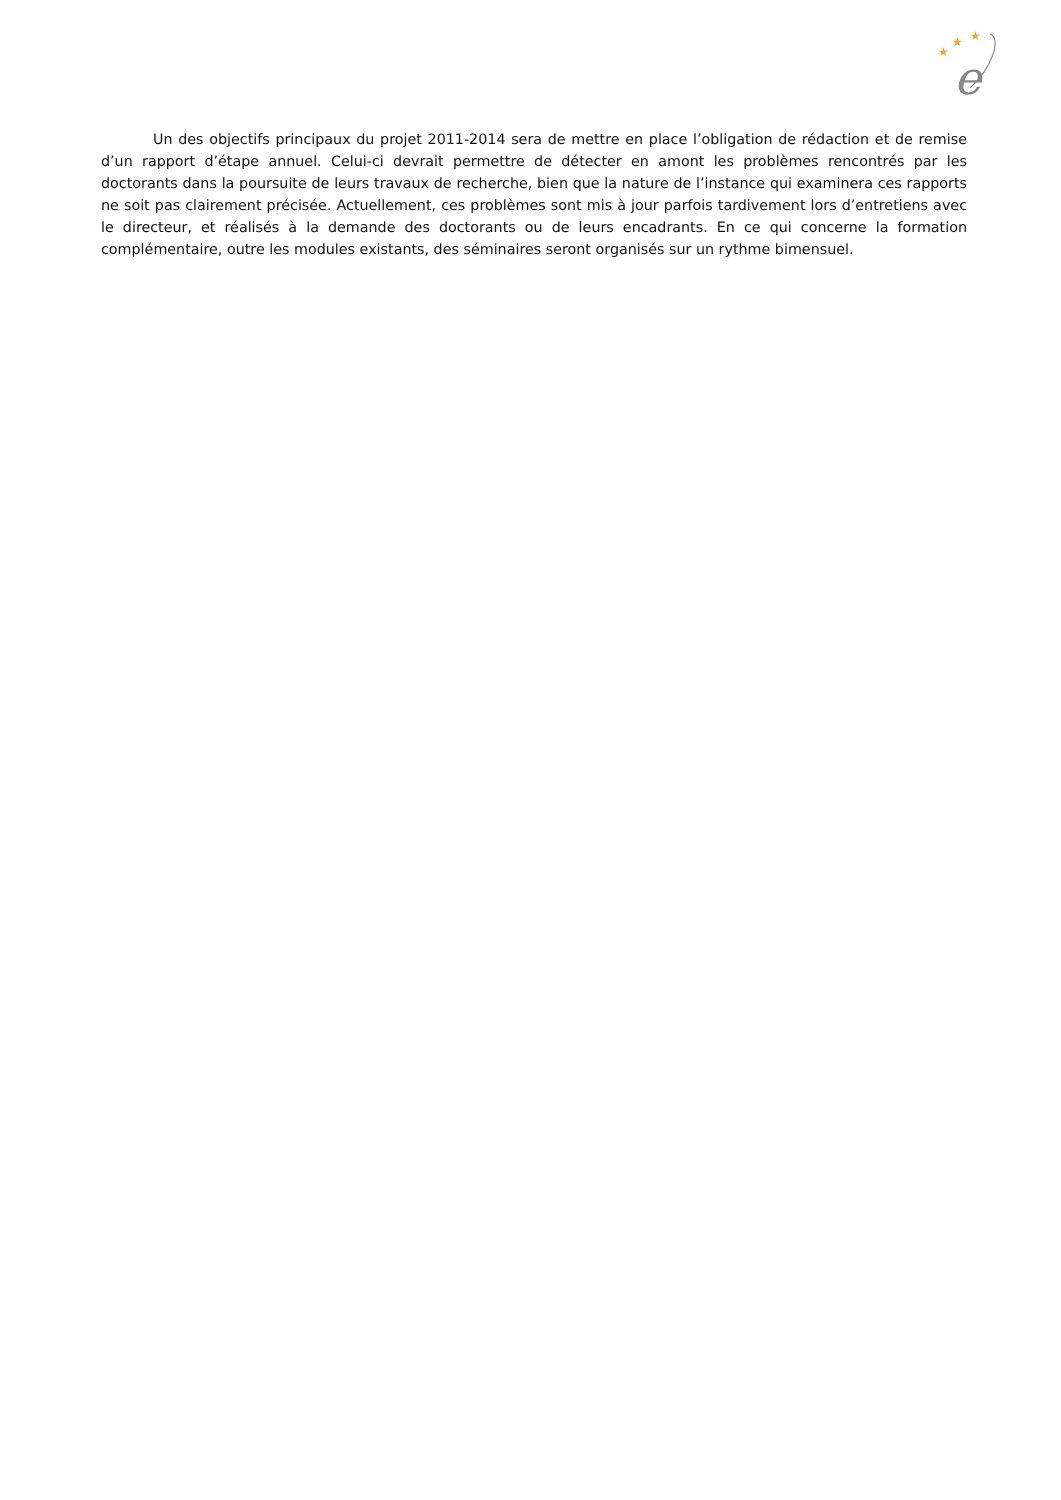★
★
★
e
Un des objectifs principaux du projet 2011-2014 sera de mettre en place l’obligation de rédaction et de remise d’un rapport d’étape annuel. Celui-ci devrait permettre de détecter en amont les problèmes rencontrés par les doctorants dans la poursuite de leurs travaux de recherche, bien que la nature de l’instance qui examinera ces rapports ne soit pas clairement précisée. Actuellement, ces problèmes sont mis à jour parfois tardivement lors d’entretiens avec le directeur, et réalisés à la demande des doctorants ou de leurs encadrants. En ce qui concerne la formation complémentaire, outre les modules existants, des séminaires seront organisés sur un rythme bimensuel.